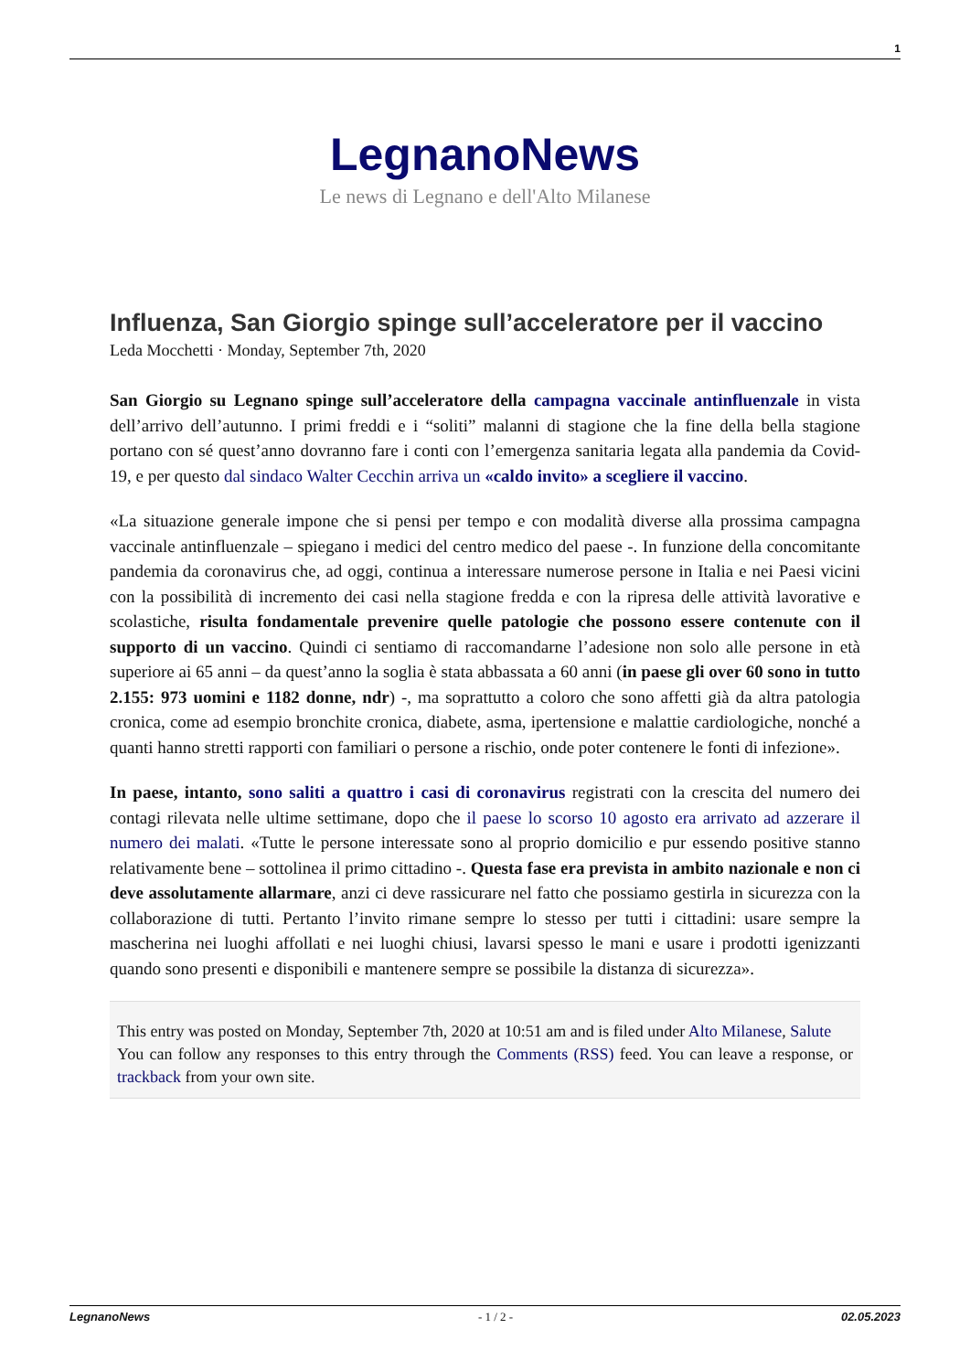1
LegnanoNews
Le news di Legnano e dell'Alto Milanese
Influenza, San Giorgio spinge sull’acceleratore per il vaccino
Leda Mocchetti · Monday, September 7th, 2020
San Giorgio su Legnano spinge sull’acceleratore della campagna vaccinale antinfluenzale in vista dell’arrivo dell’autunno. I primi freddi e i “soliti” malanni di stagione che la fine della bella stagione portano con sé quest’anno dovranno fare i conti con l’emergenza sanitaria legata alla pandemia da Covid-19, e per questo dal sindaco Walter Cecchin arriva un «caldo invito» a scegliere il vaccino.
«La situazione generale impone che si pensi per tempo e con modalità diverse alla prossima campagna vaccinale antinfluenzale – spiegano i medici del centro medico del paese -. In funzione della concomitante pandemia da coronavirus che, ad oggi, continua a interessare numerose persone in Italia e nei Paesi vicini con la possibilità di incremento dei casi nella stagione fredda e con la ripresa delle attività lavorative e scolastiche, risulta fondamentale prevenire quelle patologie che possono essere contenute con il supporto di un vaccino. Quindi ci sentiamo di raccomandarne l’adesione non solo alle persone in età superiore ai 65 anni – da quest’anno la soglia è stata abbassata a 60 anni (in paese gli over 60 sono in tutto 2.155: 973 uomini e 1182 donne, ndr) -, ma soprattutto a coloro che sono affetti già da altra patologia cronica, come ad esempio bronchite cronica, diabete, asma, ipertensione e malattie cardiologiche, nonché a quanti hanno stretti rapporti con familiari o persone a rischio, onde poter contenere le fonti di infezione».
In paese, intanto, sono saliti a quattro i casi di coronavirus registrati con la crescita del numero dei contagi rilevata nelle ultime settimane, dopo che il paese lo scorso 10 agosto era arrivato ad azzerare il numero dei malati. «Tutte le persone interessate sono al proprio domicilio e pur essendo positive stanno relativamente bene – sottolinea il primo cittadino -. Questa fase era prevista in ambito nazionale e non ci deve assolutamente allarmare, anzi ci deve rassicurare nel fatto che possiamo gestirla in sicurezza con la collaborazione di tutti. Pertanto l’invito rimane sempre lo stesso per tutti i cittadini: usare sempre la mascherina nei luoghi affollati e nei luoghi chiusi, lavarsi spesso le mani e usare i prodotti igenizzanti quando sono presenti e disponibili e mantenere sempre se possibile la distanza di sicurezza».
This entry was posted on Monday, September 7th, 2020 at 10:51 am and is filed under Alto Milanese, Salute
You can follow any responses to this entry through the Comments (RSS) feed. You can leave a response, or trackback from your own site.
LegnanoNews - 1 / 2 - 02.05.2023